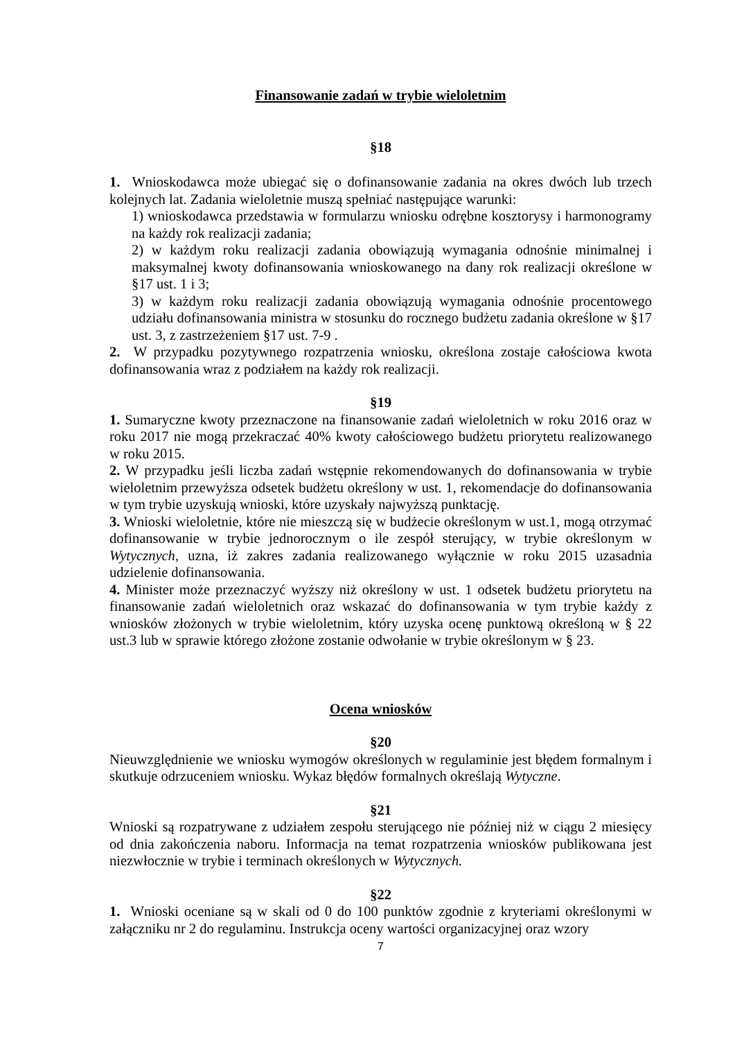Finansowanie zadań w trybie wieloletnim
§18
1. Wnioskodawca może ubiegać się o dofinansowanie zadania na okres dwóch lub trzech kolejnych lat. Zadania wieloletnie muszą spełniać następujące warunki:
1) wnioskodawca przedstawia w formularzu wniosku odrębne kosztorysy i harmonogramy na każdy rok realizacji zadania;
2) w każdym roku realizacji zadania obowiązują wymagania odnośnie minimalnej i maksymalnej kwoty dofinansowania wnioskowanego na dany rok realizacji określone w §17 ust. 1 i 3;
3) w każdym roku realizacji zadania obowiązują wymagania odnośnie procentowego udziału dofinansowania ministra w stosunku do rocznego budżetu zadania określone w §17 ust. 3, z zastrzeżeniem §17 ust. 7-9 .
2. W przypadku pozytywnego rozpatrzenia wniosku, określona zostaje całościowa kwota dofinansowania wraz z podziałem na każdy rok realizacji.
§19
1. Sumaryczne kwoty przeznaczone na finansowanie zadań wieloletnich w roku 2016 oraz w roku 2017 nie mogą przekraczać 40% kwoty całościowego budżetu priorytetu realizowanego w roku 2015.
2. W przypadku jeśli liczba zadań wstępnie rekomendowanych do dofinansowania w trybie wieloletnim przewyższa odsetek budżetu określony w ust. 1, rekomendacje do dofinansowania w tym trybie uzyskują wnioski, które uzyskały najwyższą punktację.
3. Wnioski wieloletnie, które nie mieszczą się w budżecie określonym w ust.1, mogą otrzymać dofinansowanie w trybie jednorocznym o ile zespół sterujący, w trybie określonym w Wytycznych, uzna, iż zakres zadania realizowanego wyłącznie w roku 2015 uzasadnia udzielenie dofinansowania.
4. Minister może przeznaczyć wyższy niż określony w ust. 1 odsetek budżetu priorytetu na finansowanie zadań wieloletnich oraz wskazać do dofinansowania w tym trybie każdy z wniosków złożonych w trybie wieloletnim, który uzyska ocenę punktową określoną w § 22 ust.3 lub w sprawie którego złożone zostanie odwołanie w trybie określonym w § 23.
Ocena wniosków
§20
Nieuwzględnienie we wniosku wymogów określonych w regulaminie jest błędem formalnym i skutkuje odrzuceniem wniosku. Wykaz błędów formalnych określają Wytyczne.
§21
Wnioski są rozpatrywane z udziałem zespołu sterującego nie później niż w ciągu 2 miesięcy od dnia zakończenia naboru. Informacja na temat rozpatrzenia wniosków publikowana jest niezwłocznie w trybie i terminach określonych w Wytycznych.
§22
1. Wnioski oceniane są w skali od 0 do 100 punktów zgodnie z kryteriami określonymi w załączniku nr 2 do regulaminu. Instrukcja oceny wartości organizacyjnej oraz wzory
7